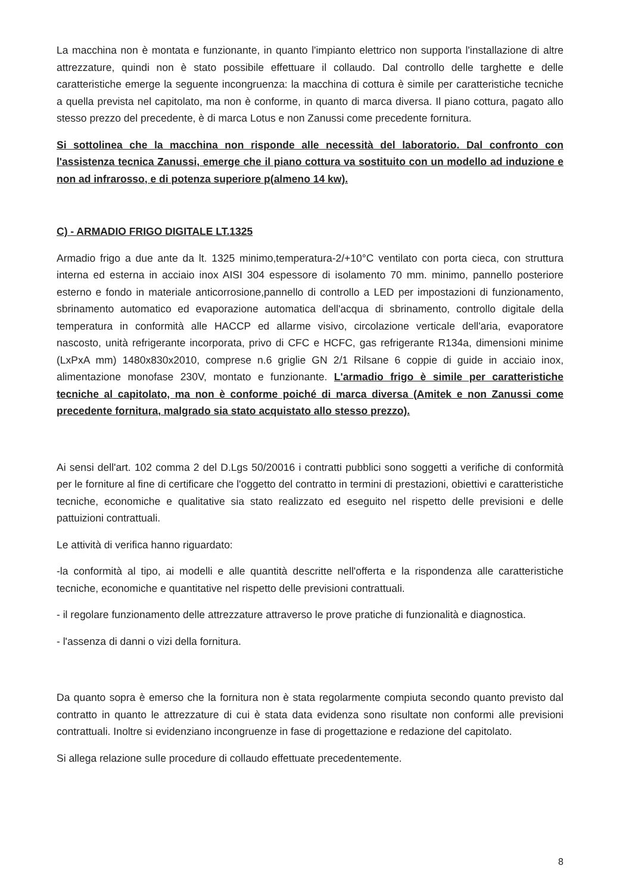La macchina non è montata e funzionante, in quanto l'impianto elettrico non supporta l'installazione di altre attrezzature, quindi non è stato possibile effettuare il collaudo. Dal controllo delle targhette e delle caratteristiche emerge la seguente incongruenza: la macchina di cottura è simile per caratteristiche tecniche a quella prevista nel capitolato, ma non è conforme, in quanto di marca diversa. Il piano cottura, pagato allo stesso prezzo del precedente, è di marca Lotus e non Zanussi come precedente fornitura.
Si sottolinea che la macchina non risponde alle necessità del laboratorio. Dal confronto con l'assistenza tecnica Zanussi, emerge che il piano cottura va sostituito con un modello ad induzione e non ad infrarosso, e di potenza superiore p(almeno 14 kw).
C) - ARMADIO FRIGO DIGITALE LT.1325
Armadio frigo a due ante da lt. 1325 minimo,temperatura-2/+10°C ventilato con porta cieca, con struttura interna ed esterna in acciaio inox AISI 304 espessore di isolamento 70 mm. minimo, pannello posteriore esterno e fondo in materiale anticorrosione,pannello di controllo a LED per impostazioni di funzionamento, sbrinamento automatico ed evaporazione automatica dell'acqua di sbrinamento, controllo digitale della temperatura in conformità alle HACCP ed allarme visivo, circolazione verticale dell'aria, evaporatore nascosto, unità refrigerante incorporata, privo di CFC e HCFC, gas refrigerante R134a, dimensioni minime (LxPxA mm) 1480x830x2010, comprese n.6 griglie GN 2/1 Rilsane 6 coppie di guide in acciaio inox, alimentazione monofase 230V, montato e funzionante. L'armadio frigo è simile per caratteristiche tecniche al capitolato, ma non è conforme poiché di marca diversa (Amitek e non Zanussi come precedente fornitura, malgrado sia stato acquistato allo stesso prezzo).
Ai sensi dell'art. 102 comma 2 del D.Lgs 50/20016 i contratti pubblici sono soggetti a verifiche di conformità per le forniture al fine di certificare che l'oggetto del contratto in termini di prestazioni, obiettivi e caratteristiche tecniche, economiche e qualitative sia stato realizzato ed eseguito nel rispetto delle previsioni e delle pattuizioni contrattuali.
Le attività di verifica hanno riguardato:
-la conformità al tipo, ai modelli e alle quantità descritte nell'offerta e la rispondenza alle caratteristiche tecniche, economiche e quantitative nel rispetto delle previsioni contrattuali.
- il regolare funzionamento delle attrezzature attraverso le prove pratiche di funzionalità e diagnostica.
- l'assenza di danni o vizi della fornitura.
Da quanto sopra è emerso che la fornitura non è stata regolarmente compiuta secondo quanto previsto dal contratto in quanto le attrezzature di cui è stata data evidenza sono risultate non conformi alle previsioni contrattuali. Inoltre si evidenziano incongruenze in fase di progettazione e redazione del capitolato.
Si allega relazione sulle procedure di collaudo effettuate precedentemente.
8